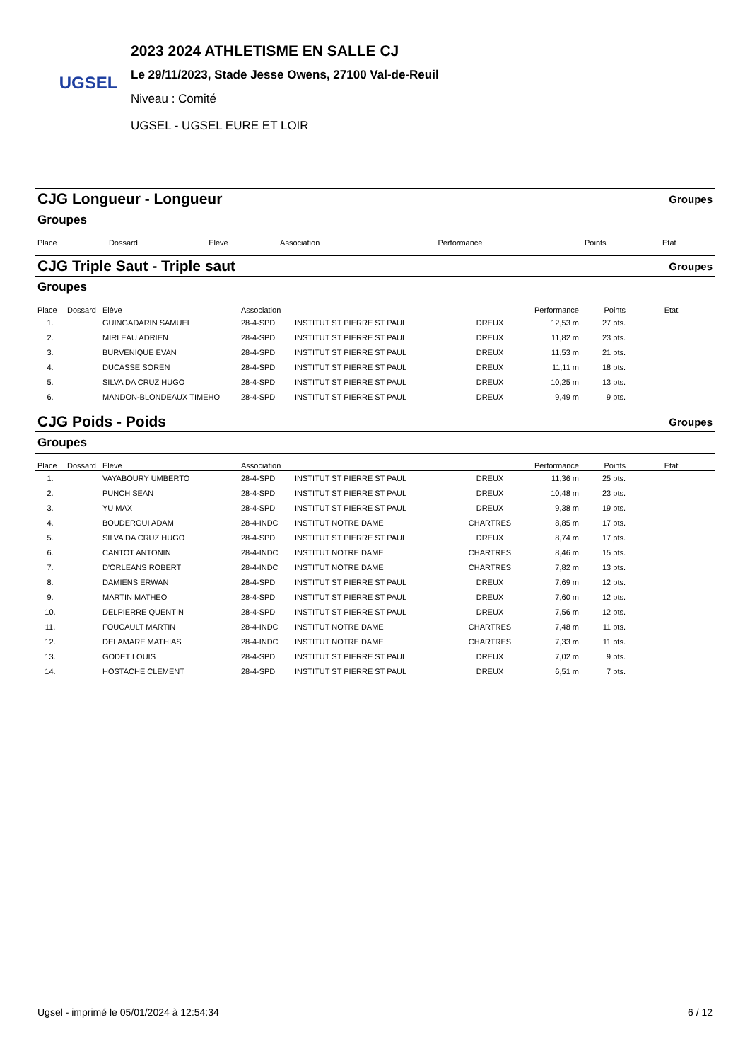UGSEL
2023 2024 ATHLETISME EN SALLE CJ
Le 29/11/2023, Stade Jesse Owens, 27100 Val-de-Reuil
Niveau : Comité
UGSEL - UGSEL EURE ET LOIR
CJG Longueur - Longueur Groupes
Groupes
| Place | Dossard | Elève | Association | | | Performance | Points | Etat |
| --- | --- | --- | --- | --- | --- | --- | --- | --- |
CJG Triple Saut - Triple saut Groupes
Groupes
| Place | Dossard | Elève | Association | | | Performance | Points | Etat |
| --- | --- | --- | --- | --- | --- | --- | --- | --- |
| 1. | | GUINGADARIN SAMUEL | 28-4-SPD | INSTITUT ST PIERRE ST PAUL | DREUX | 12,53 m | 27 pts. | |
| 2. | | MIRLEAU ADRIEN | 28-4-SPD | INSTITUT ST PIERRE ST PAUL | DREUX | 11,82 m | 23 pts. | |
| 3. | | BURVENIQUE EVAN | 28-4-SPD | INSTITUT ST PIERRE ST PAUL | DREUX | 11,53 m | 21 pts. | |
| 4. | | DUCASSE SOREN | 28-4-SPD | INSTITUT ST PIERRE ST PAUL | DREUX | 11,11 m | 18 pts. | |
| 5. | | SILVA DA CRUZ HUGO | 28-4-SPD | INSTITUT ST PIERRE ST PAUL | DREUX | 10,25 m | 13 pts. | |
| 6. | | MANDON-BLONDEAUX TIMEHO | 28-4-SPD | INSTITUT ST PIERRE ST PAUL | DREUX | 9,49 m | 9 pts. | |
CJG Poids - Poids Groupes
Groupes
| Place | Dossard | Elève | Association | | | Performance | Points | Etat |
| --- | --- | --- | --- | --- | --- | --- | --- | --- |
| 1. | | VAYABOURY UMBERTO | 28-4-SPD | INSTITUT ST PIERRE ST PAUL | DREUX | 11,36 m | 25 pts. | |
| 2. | | PUNCH SEAN | 28-4-SPD | INSTITUT ST PIERRE ST PAUL | DREUX | 10,48 m | 23 pts. | |
| 3. | | YU MAX | 28-4-SPD | INSTITUT ST PIERRE ST PAUL | DREUX | 9,38 m | 19 pts. | |
| 4. | | BOUDERGUI ADAM | 28-4-INDC | INSTITUT NOTRE DAME | CHARTRES | 8,85 m | 17 pts. | |
| 5. | | SILVA DA CRUZ HUGO | 28-4-SPD | INSTITUT ST PIERRE ST PAUL | DREUX | 8,74 m | 17 pts. | |
| 6. | | CANTOT ANTONIN | 28-4-INDC | INSTITUT NOTRE DAME | CHARTRES | 8,46 m | 15 pts. | |
| 7. | | D'ORLEANS ROBERT | 28-4-INDC | INSTITUT NOTRE DAME | CHARTRES | 7,82 m | 13 pts. | |
| 8. | | DAMIENS ERWAN | 28-4-SPD | INSTITUT ST PIERRE ST PAUL | DREUX | 7,69 m | 12 pts. | |
| 9. | | MARTIN MATHEO | 28-4-SPD | INSTITUT ST PIERRE ST PAUL | DREUX | 7,60 m | 12 pts. | |
| 10. | | DELPIERRE QUENTIN | 28-4-SPD | INSTITUT ST PIERRE ST PAUL | DREUX | 7,56 m | 12 pts. | |
| 11. | | FOUCAULT MARTIN | 28-4-INDC | INSTITUT NOTRE DAME | CHARTRES | 7,48 m | 11 pts. | |
| 12. | | DELAMARE MATHIAS | 28-4-INDC | INSTITUT NOTRE DAME | CHARTRES | 7,33 m | 11 pts. | |
| 13. | | GODET LOUIS | 28-4-SPD | INSTITUT ST PIERRE ST PAUL | DREUX | 7,02 m | 9 pts. | |
| 14. | | HOSTACHE CLEMENT | 28-4-SPD | INSTITUT ST PIERRE ST PAUL | DREUX | 6,51 m | 7 pts. | |
Ugsel - imprimé le 05/01/2024 à 12:54:34 6 / 12